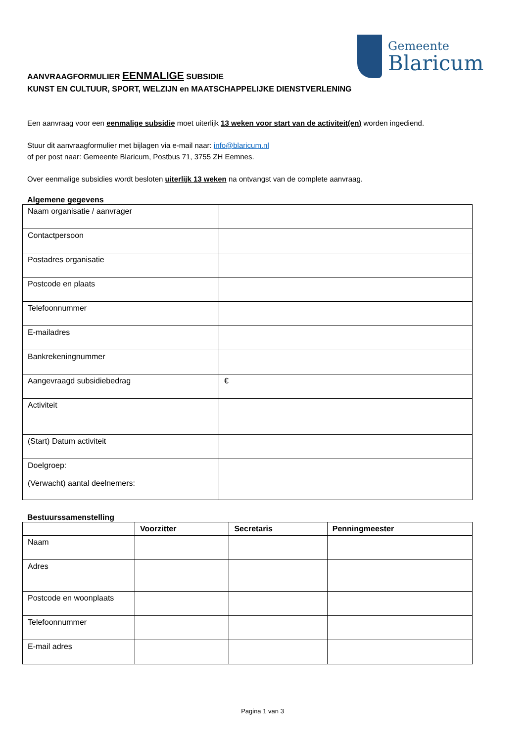Gemeente
Blaricum
AANVRAAGFORMULIER EENMALIGE SUBSIDIE
KUNST EN CULTUUR, SPORT, WELZIJN en MAATSCHAPPELIJKE DIENSTVERLENING
Een aanvraag voor een eenmalige subsidie moet uiterlijk 13 weken voor start van de activiteit(en) worden ingediend.
Stuur dit aanvraagformulier met bijlagen via e-mail naar: info@blaricum.nl
of per post naar: Gemeente Blaricum, Postbus 71, 3755 ZH Eemnes.
Over eenmalige subsidies wordt besloten uiterlijk 13 weken na ontvangst van de complete aanvraag.
Algemene gegevens
| Naam organisatie / aanvrager | |
| Contactpersoon | |
| Postadres organisatie | |
| Postcode en plaats | |
| Telefoonnummer | |
| E-mailadres | |
| Bankrekeningnummer | |
| Aangevraagd subsidiebedrag | € |
| Activiteit | |
| (Start) Datum activiteit | |
| Doelgroep: (Verwacht) aantal deelnemers: | |
Bestuurssamenstelling
| | Voorzitter | Secretaris | Penningmeester |
| --- | --- | --- | --- |
| Naam | | | |
| Adres | | | |
| Postcode en woonplaats | | | |
| Telefoonnummer | | | |
| E-mail adres | | | |
Pagina 1 van 3